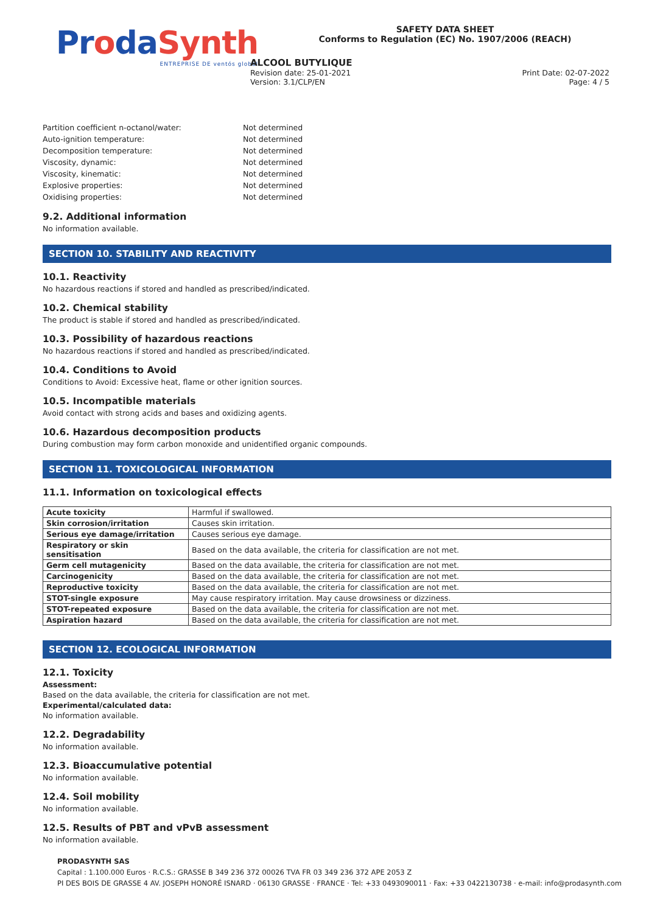ProdaSynth
ENTREPRISE DE ventós global
SAFETY DATA SHEET
Conforms to Regulation (EC) No. 1907/2006 (REACH)
ALCOOL BUTYLIQUE
Revision date: 25-01-2021
Version: 3.1/CLP/EN
Print Date: 02-07-2022
Page: 4 / 5
Partition coefficient n-octanol/water:
Not determined
Auto-ignition temperature:
Not determined
Decomposition temperature:
Not determined
Viscosity, dynamic:
Not determined
Viscosity, kinematic:
Not determined
Explosive properties:
Not determined
Oxidising properties:
Not determined
9.2. Additional information
No information available.
SECTION 10. STABILITY AND REACTIVITY
10.1. Reactivity
No hazardous reactions if stored and handled as prescribed/indicated.
10.2. Chemical stability
The product is stable if stored and handled as prescribed/indicated.
10.3. Possibility of hazardous reactions
No hazardous reactions if stored and handled as prescribed/indicated.
10.4. Conditions to Avoid
Conditions to Avoid: Excessive heat, flame or other ignition sources.
10.5. Incompatible materials
Avoid contact with strong acids and bases and oxidizing agents.
10.6. Hazardous decomposition products
During combustion may form carbon monoxide and unidentified organic compounds.
SECTION 11. TOXICOLOGICAL INFORMATION
11.1. Information on toxicological effects
| Acute toxicity | Harmful if swallowed. |
| Skin corrosion/irritation | Causes skin irritation. |
| Serious eye damage/irritation | Causes serious eye damage. |
| Respiratory or skin sensitisation | Based on the data available, the criteria for classification are not met. |
| Germ cell mutagenicity | Based on the data available, the criteria for classification are not met. |
| Carcinogenicity | Based on the data available, the criteria for classification are not met. |
| Reproductive toxicity | Based on the data available, the criteria for classification are not met. |
| STOT-single exposure | May cause respiratory irritation. May cause drowsiness or dizziness. |
| STOT-repeated exposure | Based on the data available, the criteria for classification are not met. |
| Aspiration hazard | Based on the data available, the criteria for classification are not met. |
SECTION 12. ECOLOGICAL INFORMATION
12.1. Toxicity
Assessment:
Based on the data available, the criteria for classification are not met.
Experimental/calculated data:
No information available.
12.2. Degradability
No information available.
12.3. Bioaccumulative potential
No information available.
12.4. Soil mobility
No information available.
12.5. Results of PBT and vPvB assessment
No information available.
PRODASYNTH SAS
Capital : 1.100.000 Euros · R.C.S.: GRASSE B 349 236 372 00026 TVA FR 03 349 236 372 APE 2053 Z
PI DES BOIS DE GRASSE 4 AV. JOSEPH HONORÉ ISNARD · 06130 GRASSE · FRANCE · Tel: +33 0493090011 · Fax: +33 0422130738 · e-mail: info@prodasynth.com